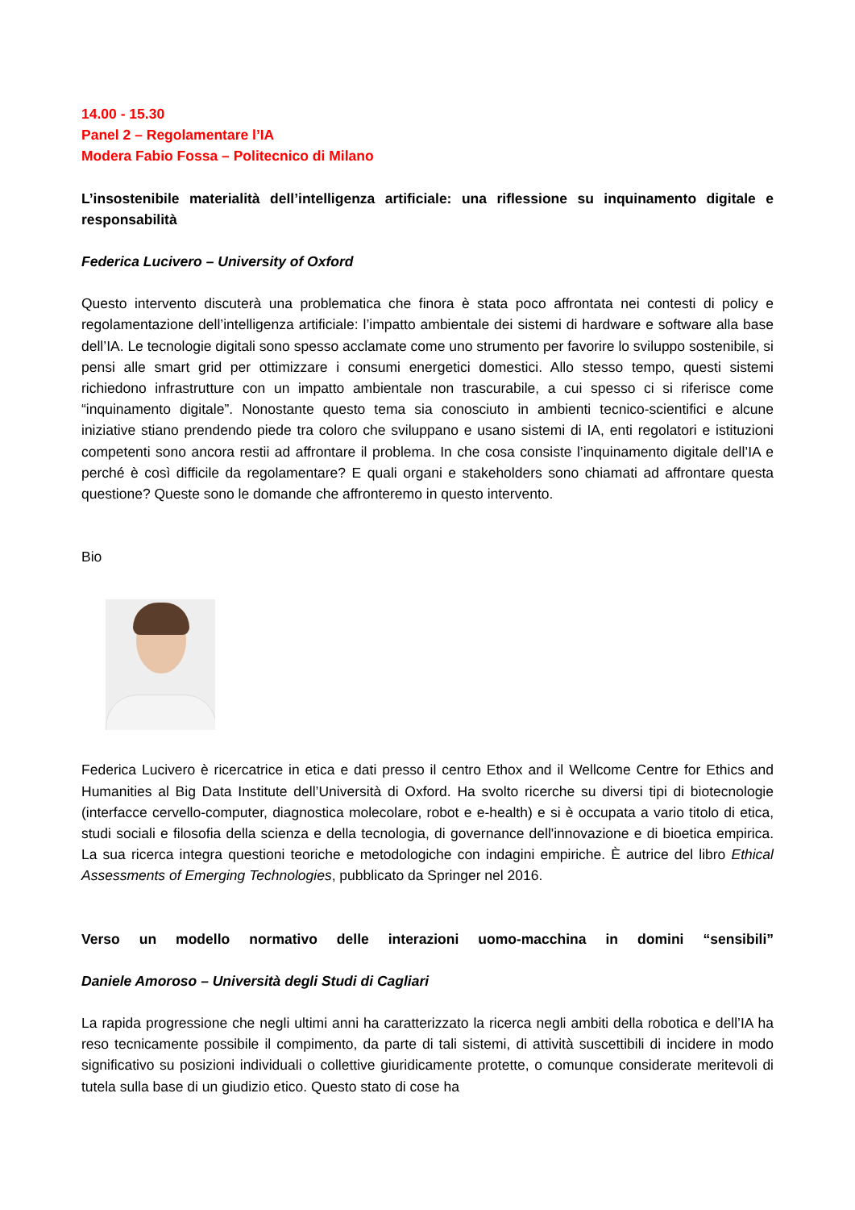14.00 - 15.30
Panel 2 – Regolamentare l’IA
Modera Fabio Fossa – Politecnico di Milano
L’insostenibile materialità dell’intelligenza artificiale: una riflessione su inquinamento digitale e responsabilità
Federica Lucivero – University of Oxford
Questo intervento discuterà una problematica che finora è stata poco affrontata nei contesti di policy e regolamentazione dell’intelligenza artificiale: l’impatto ambientale dei sistemi di hardware e software alla base dell’IA. Le tecnologie digitali sono spesso acclamate come uno strumento per favorire lo sviluppo sostenibile, si pensi alle smart grid per ottimizzare i consumi energetici domestici. Allo stesso tempo, questi sistemi richiedono infrastrutture con un impatto ambientale non trascurabile, a cui spesso ci si riferisce come “inquinamento digitale”. Nonostante questo tema sia conosciuto in ambienti tecnico-scientifici e alcune iniziative stiano prendendo piede tra coloro che sviluppano e usano sistemi di IA, enti regolatori e istituzioni competenti sono ancora restii ad affrontare il problema. In che cosa consiste l’inquinamento digitale dell’IA e perché è così difficile da regolamentare? E quali organi e stakeholders sono chiamati ad affrontare questa questione? Queste sono le domande che affronteremo in questo intervento.
Bio
Federica Lucivero è ricercatrice in etica e dati presso il centro Ethox and il Wellcome Centre for Ethics and Humanities al Big Data Institute dell’Università di Oxford. Ha svolto ricerche su diversi tipi di biotecnologie (interfacce cervello-computer, diagnostica molecolare, robot e e-health) e si è occupata a vario titolo di etica, studi sociali e filosofia della scienza e della tecnologia, di governance dell'innovazione e di bioetica empirica. La sua ricerca integra questioni teoriche e metodologiche con indagini empiriche. È autrice del libro Ethical Assessments of Emerging Technologies, pubblicato da Springer nel 2016.
Verso un modello normativo delle interazioni uomo-macchina in domini “sensibili”
Daniele Amoroso – Università degli Studi di Cagliari
La rapida progressione che negli ultimi anni ha caratterizzato la ricerca negli ambiti della robotica e dell’IA ha reso tecnicamente possibile il compimento, da parte di tali sistemi, di attività suscettibili di incidere in modo significativo su posizioni individuali o collettive giuridicamente protette, o comunque considerate meritevoli di tutela sulla base di un giudizio etico. Questo stato di cose ha